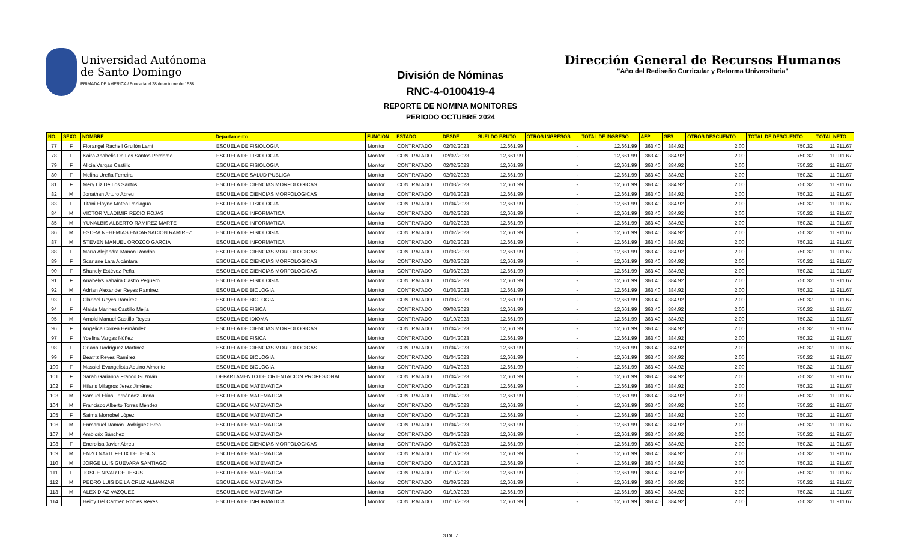Universidad Autónoma
de Santo Domingo
PRIMADA DE AMERICA / Fundada el 28 de octubre de 1538
División de Nóminas
RNC-4-0100419-4
REPORTE DE NOMINA MONITORES
PERIODO OCTUBRE 2024
Dirección General de Recursos Humanos
"Año del Rediseño Curricular y Reforma Universitaria"
| NO. | SEXO | NOMBRE | Departamento | FUNCION | ESTADO | DESDE | SUELDO BRUTO | OTROS INGRESOS | TOTAL DE INGRESO | AFP | SFS | OTROS DESCUENTO | TOTAL DE DESCUENTO | TOTAL NETO |
| --- | --- | --- | --- | --- | --- | --- | --- | --- | --- | --- | --- | --- | --- | --- |
| 77 | F | Florangel Rachell Grullón Lami | ESCUELA DE FISIOLOGIA | Monitor | CONTRATADO | 02/02/2023 | 12,661.99 | - | 12,661.99 | 363.40 | 384.92 | 2.00 | 750.32 | 11,911.67 |
| 78 | F | Kaira Anabelis De Los Santos Perdomo | ESCUELA DE FISIOLOGIA | Monitor | CONTRATADO | 02/02/2023 | 12,661.99 | - | 12,661.99 | 363.40 | 384.92 | 2.00 | 750.32 | 11,911.67 |
| 79 | F | Alicia Vargas Castillo | ESCUELA DE FISIOLOGIA | Monitor | CONTRATADO | 02/02/2023 | 12,661.99 | - | 12,661.99 | 363.40 | 384.92 | 2.00 | 750.32 | 11,911.67 |
| 80 | F | Melina Ureña Ferreira | ESCUELA DE SALUD PUBLICA | Monitor | CONTRATADO | 02/02/2023 | 12,661.99 | - | 12,661.99 | 363.40 | 384.92 | 2.00 | 750.32 | 11,911.67 |
| 81 | F | Mery Liz De Los Santos | ESCUELA DE CIENCIAS MORFOLOGICAS | Monitor | CONTRATADO | 01/03/2023 | 12,661.99 | - | 12,661.99 | 363.40 | 384.92 | 2.00 | 750.32 | 11,911.67 |
| 82 | M | Jonathan Arturo Abreu | ESCUELA DE CIENCIAS MORFOLOGICAS | Monitor | CONTRATADO | 01/03/2023 | 12,661.99 | - | 12,661.99 | 363.40 | 384.92 | 2.00 | 750.32 | 11,911.67 |
| 83 | F | Tifani Elayne Mateo Paniagua | ESCUELA DE FISIOLOGIA | Monitor | CONTRATADO | 01/04/2023 | 12,661.99 | - | 12,661.99 | 363.40 | 384.92 | 2.00 | 750.32 | 11,911.67 |
| 84 | M | VICTOR VLADIMIR RECIO ROJAS | ESCUELA DE INFORMATICA | Monitor | CONTRATADO | 01/02/2023 | 12,661.99 | - | 12,661.99 | 363.40 | 384.92 | 2.00 | 750.32 | 11,911.67 |
| 85 | M | YUNALBIS ALBERTO RAMIREZ MARTE | ESCUELA DE INFORMATICA | Monitor | CONTRATADO | 01/02/2023 | 12,661.99 | - | 12,661.99 | 363.40 | 384.92 | 2.00 | 750.32 | 11,911.67 |
| 86 | M | ESDRA NEHEMIAS ENCARNACION RAMIREZ | ESCUELA DE FISIOLOGIA | Monitor | CONTRATADO | 01/02/2023 | 12,661.99 | - | 12,661.99 | 363.40 | 384.92 | 2.00 | 750.32 | 11,911.67 |
| 87 | M | STEVEN MANUEL OROZCO GARCIA | ESCUELA DE INFORMATICA | Monitor | CONTRATADO | 01/02/2023 | 12,661.99 | - | 12,661.99 | 363.40 | 384.92 | 2.00 | 750.32 | 11,911.67 |
| 88 | F | María Alejandra Mañón Rondón | ESCUELA DE CIENCIAS MORFOLOGICAS | Monitor | CONTRATADO | 01/03/2023 | 12,661.99 | - | 12,661.99 | 363.40 | 384.92 | 2.00 | 750.32 | 11,911.67 |
| 89 | F | Scarlane Lara Alcántara | ESCUELA DE CIENCIAS MORFOLOGICAS | Monitor | CONTRATADO | 01/03/2023 | 12,661.99 | - | 12,661.99 | 363.40 | 384.92 | 2.00 | 750.32 | 11,911.67 |
| 90 | F | Shanely Estévez Peña | ESCUELA DE CIENCIAS MORFOLOGICAS | Monitor | CONTRATADO | 01/03/2023 | 12,661.99 | - | 12,661.99 | 363.40 | 384.92 | 2.00 | 750.32 | 11,911.67 |
| 91 | F | Anabelys Yahaira Castro Peguero | ESCUELA DE FISIOLOGIA | Monitor | CONTRATADO | 01/04/2023 | 12,661.99 | - | 12,661.99 | 363.40 | 384.92 | 2.00 | 750.32 | 11,911.67 |
| 92 | M | Adrian Alexander Reyes Ramírez | ESCUELA DE BIOLOGIA | Monitor | CONTRATADO | 01/03/2023 | 12,661.99 | - | 12,661.99 | 363.40 | 384.92 | 2.00 | 750.32 | 11,911.67 |
| 93 | F | Claribel Reyes Ramírez | ESCUELA DE BIOLOGIA | Monitor | CONTRATADO | 01/03/2023 | 12,661.99 | - | 12,661.99 | 363.40 | 384.92 | 2.00 | 750.32 | 11,911.67 |
| 94 | F | Alaida Marines Castillo Mejía | ESCUELA DE FISICA | Monitor | CONTRATADO | 09/03/2023 | 12,661.99 | - | 12,661.99 | 363.40 | 384.92 | 2.00 | 750.32 | 11,911.67 |
| 95 | M | Arnold Manuel Castillo Reyes | ESCUELA DE IDIOMA | Monitor | CONTRATADO | 01/10/2023 | 12,661.99 | - | 12,661.99 | 363.40 | 384.92 | 2.00 | 750.32 | 11,911.67 |
| 96 | F | Angélica Correa Hernández | ESCUELA DE CIENCIAS MORFOLOGICAS | Monitor | CONTRATADO | 01/04/2023 | 12,661.99 | - | 12,661.99 | 363.40 | 384.92 | 2.00 | 750.32 | 11,911.67 |
| 97 | F | Yoelina Vargas Núñez | ESCUELA DE FISICA | Monitor | CONTRATADO | 01/04/2023 | 12,661.99 | - | 12,661.99 | 363.40 | 384.92 | 2.00 | 750.32 | 11,911.67 |
| 98 | F | Oriana Rodríguez Martínez | ESCUELA DE CIENCIAS MORFOLOGICAS | Monitor | CONTRATADO | 01/04/2023 | 12,661.99 | - | 12,661.99 | 363.40 | 384.92 | 2.00 | 750.32 | 11,911.67 |
| 99 | F | Beatriz Reyes Ramírez | ESCUELA DE BIOLOGIA | Monitor | CONTRATADO | 01/04/2023 | 12,661.99 | - | 12,661.99 | 363.40 | 384.92 | 2.00 | 750.32 | 11,911.67 |
| 100 | F | Massiel Evangelista Aquino Almonte | ESCUELA DE BIOLOGIA | Monitor | CONTRATADO | 01/04/2023 | 12,661.99 | - | 12,661.99 | 363.40 | 384.92 | 2.00 | 750.32 | 11,911.67 |
| 101 | F | Sarah Garianna Franco Guzmán | DEPARTAMENTO DE ORIENTACION PROFESIONAL | Monitor | CONTRATADO | 01/04/2023 | 12,661.99 | - | 12,661.99 | 363.40 | 384.92 | 2.00 | 750.32 | 11,911.67 |
| 102 | F | Hilaris Milagros Jerez Jiménez | ESCUELA DE MATEMATICA | Monitor | CONTRATADO | 01/04/2023 | 12,661.99 | - | 12,661.99 | 363.40 | 384.92 | 2.00 | 750.32 | 11,911.67 |
| 103 | M | Samuel Elías Fernández Ureña | ESCUELA DE MATEMATICA | Monitor | CONTRATADO | 01/04/2023 | 12,661.99 | - | 12,661.99 | 363.40 | 384.92 | 2.00 | 750.32 | 11,911.67 |
| 104 | M | Francisco Alberto Torres Méndez | ESCUELA DE MATEMATICA | Monitor | CONTRATADO | 01/04/2023 | 12,661.99 | - | 12,661.99 | 363.40 | 384.92 | 2.00 | 750.32 | 11,911.67 |
| 105 | F | Saima Morrobel López | ESCUELA DE MATEMATICA | Monitor | CONTRATADO | 01/04/2023 | 12,661.99 | - | 12,661.99 | 363.40 | 384.92 | 2.00 | 750.32 | 11,911.67 |
| 106 | M | Enmanuel Ramón Rodríguez Brea | ESCUELA DE MATEMATICA | Monitor | CONTRATADO | 01/04/2023 | 12,661.99 | - | 12,661.99 | 363.40 | 384.92 | 2.00 | 750.32 | 11,911.67 |
| 107 | M | Ambiorix Sánchez | ESCUELA DE MATEMATICA | Monitor | CONTRATADO | 01/04/2023 | 12,661.99 | - | 12,661.99 | 363.40 | 384.92 | 2.00 | 750.32 | 11,911.67 |
| 108 | F | Enerolisa Javier Abreu | ESCUELA DE CIENCIAS MORFOLOGICAS | Monitor | CONTRATADO | 01/05/2023 | 12,661.99 | - | 12,661.99 | 363.40 | 384.92 | 2.00 | 750.32 | 11,911.67 |
| 109 | M | ENZO NAYIT FELIX DE JESUS | ESCUELA DE MATEMATICA | Monitor | CONTRATADO | 01/10/2023 | 12,661.99 | - | 12,661.99 | 363.40 | 384.92 | 2.00 | 750.32 | 11,911.67 |
| 110 | M | JORGE LUIS GUEVARA SANTIAGO | ESCUELA DE MATEMATICA | Monitor | CONTRATADO | 01/10/2023 | 12,661.99 | - | 12,661.99 | 363.40 | 384.92 | 2.00 | 750.32 | 11,911.67 |
| 111 | F | JOSUE NIVAR DE JESUS | ESCUELA DE MATEMATICA | Monitor | CONTRATADO | 01/10/2023 | 12,661.99 | - | 12,661.99 | 363.40 | 384.92 | 2.00 | 750.32 | 11,911.67 |
| 112 | M | PEDRO LUIS DE LA CRUZ ALMANZAR | ESCUELA DE MATEMATICA | Monitor | CONTRATADO | 01/09/2023 | 12,661.99 | - | 12,661.99 | 363.40 | 384.92 | 2.00 | 750.32 | 11,911.67 |
| 113 | M | ALEX DIAZ VAZQUEZ | ESCUELA DE MATEMATICA | Monitor | CONTRATADO | 01/10/2023 | 12,661.99 | - | 12,661.99 | 363.40 | 384.92 | 2.00 | 750.32 | 11,911.67 |
| 114 | | Heidy Del Carmen Robles Reyes | ESCUELA DE INFORMATICA | Monitor | CONTRATADO | 01/10/2023 | 12,661.99 | - | 12,661.99 | 363.40 | 384.92 | 2.00 | 750.32 | 11,911.67 |
3 DE 7